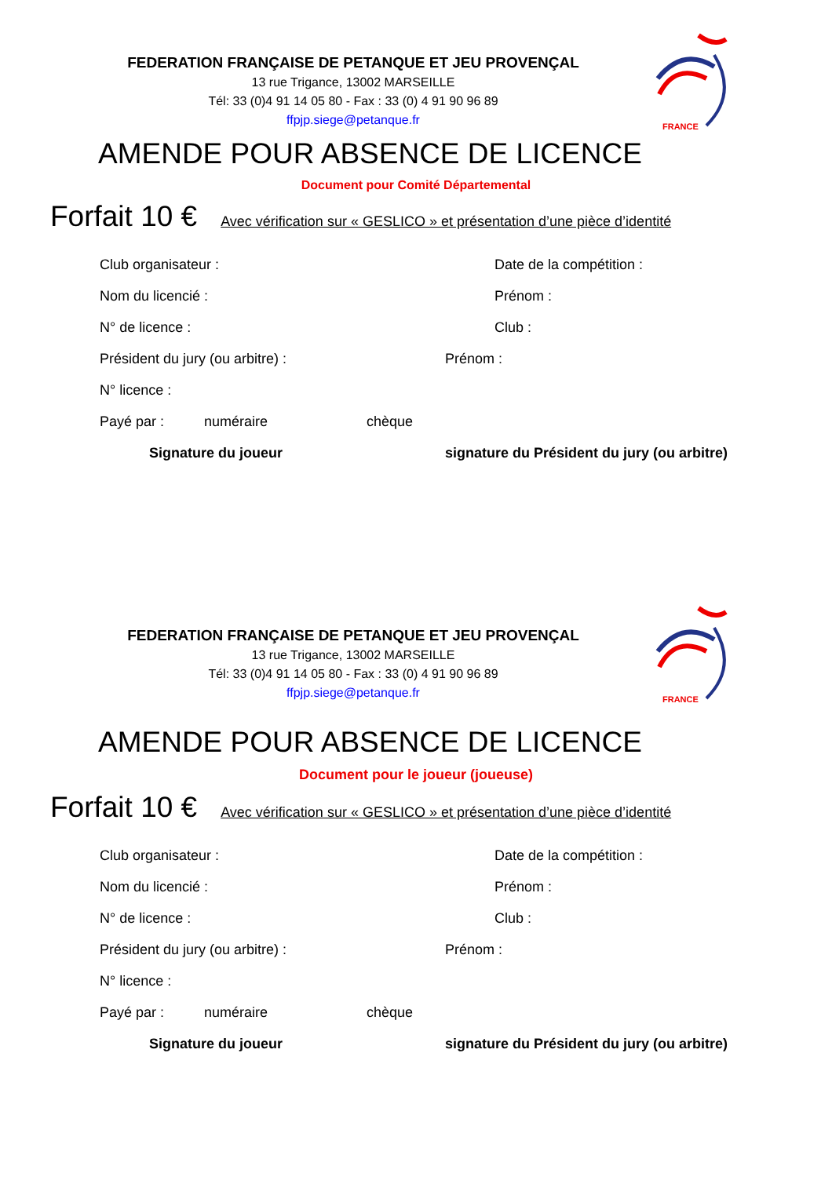FRANCE
FEDERATION FRANÇAISE DE PETANQUE ET JEU PROVENÇAL
13 rue Trigance, 13002 MARSEILLE
Tél: 33 (0)4 91 14 05 80 - Fax : 33 (0) 4 91 90 96 89
ffpjp.siege@petanque.fr
AMENDE POUR ABSENCE DE LICENCE
Document pour Comité Départemental
Forfait 10 € Avec vérification sur « GESLICO » et présentation d’une pièce d’identité
Club organisateur : Date de la compétition :
Nom du licencié : Prénom :
N° de licence : Club :
Président du jury (ou arbitre) : Prénom :
N° licence :
Payé par : numéraire chèque
Signature du joueur signature du Président du jury (ou arbitre)
FRANCE
FEDERATION FRANÇAISE DE PETANQUE ET JEU PROVENÇAL
13 rue Trigance, 13002 MARSEILLE
Tél: 33 (0)4 91 14 05 80 - Fax : 33 (0) 4 91 90 96 89
ffpjp.siege@petanque.fr
AMENDE POUR ABSENCE DE LICENCE
Document pour le joueur (joueuse)
Forfait 10 € Avec vérification sur « GESLICO » et présentation d’une pièce d’identité
Club organisateur : Date de la compétition :
Nom du licencié : Prénom :
N° de licence : Club :
Président du jury (ou arbitre) : Prénom :
N° licence :
Payé par : numéraire chèque
Signature du joueur signature du Président du jury (ou arbitre)